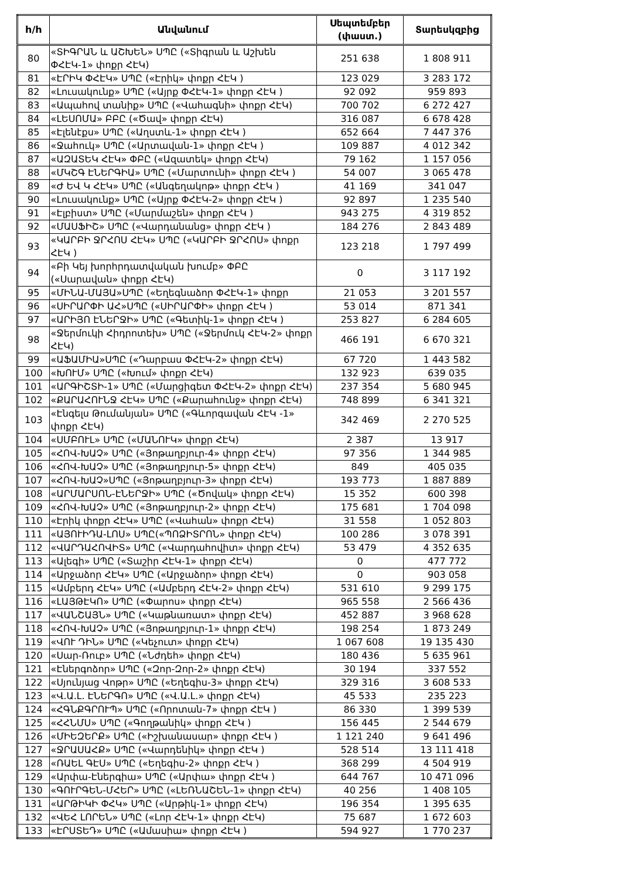| h/h | Անվանում | Սեպտեմբեր (փաստ.) | Տարեսկզբից |
| --- | --- | --- | --- |
| 80 | «ՏԻԳՐԱՆ և ԱՇԽԵՆ» ՍՊԸ («Տիգրան և Աշխեն ՓՀԷԿ-1» փոքր ՀԷԿ) | 251 638 | 1 808 911 |
| 81 | «ԷՐԻԿ ՓՀԷԿ» ՍՊԸ («Էրիկ» փոքր ՀԷԿ ) | 123 029 | 3 283 172 |
| 82 | «Լուսակունք» ՍՊԸ («Այրք ՓՀԷԿ-1» փոքր ՀԷԿ ) | 92 092 | 959 893 |
| 83 | «Ապահով տանիք» ՍՊԸ («Վահագնի» փոքր ՀԷԿ) | 700 702 | 6 272 427 |
| 84 | «ԼԵՍՈՄԱ» ԲԲԸ («Ծավ» փոքր ՀԷԿ) | 316 087 | 6 678 428 |
| 85 | «Էլենէքս» ՍՊԸ («Աղստև-1» փոքր ՀԷԿ ) | 652 664 | 7 447 376 |
| 86 | «Ջահուկ» ՍՊԸ («Արտավան-1» փոքր ՀԷԿ ) | 109 887 | 4 012 342 |
| 87 | «ԱԶԱՏԵԿ ՀԷԿ» ՓԲԸ («Ազատեկ» փոքր ՀԷԿ) | 79 162 | 1 157 056 |
| 88 | «ՄԿՇԳ ԷՆԵՐԳԻԱ» ՍՊԸ («Մարտունի» փոքր ՀԷԿ ) | 54 007 | 3 065 478 |
| 89 | «Ժ ԵՎ Կ ՀԷԿ» ՍՊԸ («Անգեղակոթ» փոքր ՀԷԿ ) | 41 169 | 341 047 |
| 90 | «Լուսակունք» ՍՊԸ («Այրք ՓՀԷԿ-2» փոքր ՀԷԿ ) | 92 897 | 1 235 540 |
| 91 | «Էլբիստ» ՍՊԸ («Մարմաշեն» փոքր ՀԷԿ ) | 943 275 | 4 319 852 |
| 92 | «ՄԱՍՖԻՇ» ՍՊԸ («Վարդանանց» փոքր ՀԷԿ ) | 184 276 | 2 843 489 |
| 93 | «ԿԱՐԲԻ ՋՐՀՈՍ ՀԷԿ» ՍՊԸ («ԿԱՐԲԻ ՋՐՀՈՍ» փոքր ՀԷԿ ) | 123 218 | 1 797 499 |
| 94 | «Բի Կեյ խորհրդատվական խումբ» ՓԲԸ («Սարավան» փոքր ՀԷԿ) | 0 | 3 117 192 |
| 95 | «ՄԻՆԱ-ՄԱՅԱ»ՍՊԸ («Եղեգնաձոր ՓՀԷԿ-1» փոքր | 21 053 | 3 201 557 |
| 96 | «ՍԻՐԱՐՓԻ ԱՀ»ՍՊԸ («ՍԻՐԱՐՓԻ» փոքր ՀԷԿ ) | 53 014 | 871 341 |
| 97 | «ԱՐԻՅՈ ԷՆԵՐՋԻ» ՍՊԸ («Գետիկ-1» փոքր ՀԷԿ ) | 253 827 | 6 284 605 |
| 98 | «Ջերմուկի Հիդրոտեխ» ՍՊԸ («Ջերմուկ ՀԷԿ-2» փոքր ՀԷԿ) | 466 191 | 6 670 321 |
| 99 | «ԱՖԱՄԻԱ»ՍՊԸ («Դարբաս ՓՀԷԿ-2» փոքր ՀԷԿ) | 67 720 | 1 443 582 |
| 100 | «ԽՈՒՄ» ՍՊԸ («Խում» փոքր ՀԷԿ) | 132 923 | 639 035 |
| 101 | «ԱՐԳԻՇՏԻ-1» ՍՊԸ («Մարցիգետ ՓՀԷԿ-2» փոքր ՀԷԿ) | 237 354 | 5 680 945 |
| 102 | «ՔԱՐԱՀՈՒՆՋ ՀԷԿ» ՍՊԸ («Քարահունջ» փոքր ՀԷԿ) | 748 899 | 6 341 321 |
| 103 | «Էնգելս Թումանյան» ՍՊԸ («Գևորգավան ՀԷԿ -1» փոքր ՀԷԿ) | 342 469 | 2 270 525 |
| 104 | «ՍՄԲՈՒԼ» ՍՊԸ («ՄԱՆՈՒԿ» փոքր ՀԷԿ) | 2 387 | 13 917 |
| 105 | «ՀՈՎ-ԽԱՉ» ՍՊԸ («Յոթաղբյուր-4» փոքր ՀԷԿ) | 97 356 | 1 344 985 |
| 106 | «ՀՈՎ-ԽԱՉ» ՍՊԸ («Յոթաղբյուր-5» փոքր ՀԷԿ) | 849 | 405 035 |
| 107 | «ՀՈՎ-ԽԱՉ»ՍՊԸ («Յոթաղբյուր-3» փոքր ՀԷԿ) | 193 773 | 1 887 889 |
| 108 | «ԱՐՄԱՐՍՈՆ-ԷՆԵՐՋԻ» ՍՊԸ («Ծովակ» փոքր ՀԷԿ) | 15 352 | 600 398 |
| 109 | «ՀՈՎ-ԽԱՉ» ՍՊԸ («Յոթաղբյուր-2» փոքր ՀԷԿ) | 175 681 | 1 704 098 |
| 110 | «Էրիկ փոքր ՀԷԿ» ՍՊԸ («Վահան» փոքր ՀԷԿ) | 31 558 | 1 052 803 |
| 111 | «ԱՅՈՒԻԴԱ-ԼՈՍ» ՍՊԸ(«ՊՈՁԻՏՐՈՆ» փոքր ՀԷԿ) | 100 286 | 3 078 391 |
| 112 | «ՎԱՐԴԱՀՈՎԻՏ» ՍՊԸ («Վարդահովիտ» փոքր ՀԷԿ) | 53 479 | 4 352 635 |
| 113 | «Ալեգի» ՍՊԸ («Տաշիր ՀԷԿ-1» փոքր ՀԷԿ) | 0 | 477 772 |
| 114 | «Արջաձոր ՀԷԿ» ՍՊԸ («Արջաձոր» փոքր ՀԷԿ) | 0 | 903 058 |
| 115 | «Ամբերդ ՀԷԿ» ՍՊԸ («Ամբերդ ՀԷԿ-2» փոքր ՀԷԿ) | 531 610 | 9 299 175 |
| 116 | «ԼԱՅԹԷԿՈ» ՍՊԸ («Փարոս» փոքր ՀԷԿ) | 965 558 | 2 566 436 |
| 117 | «ՎԱՆՇԱՅՆ» ՍՊԸ («Կաթնառատ» փոքր ՀԷԿ) | 452 887 | 3 968 628 |
| 118 | «ՀՈՎ-ԽԱՉ» ՍՊԸ («Յոթաղբյուր-1» փոքր ՀԷԿ) | 198 254 | 1 873 249 |
| 119 | «ՎՈՒ ԴԻՆ» ՍՊԸ («Կեչուտ» փոքր ՀԷԿ) | 1 067 608 | 19 135 430 |
| 120 | «Սար-Ռուբ» ՍՊԸ («Նժդեհ» փոքր ՀԷԿ) | 180 436 | 5 635 961 |
| 121 | «Էներգոձոր» ՍՊԸ («Զոր-Զոր-2» փոքր ՀԷԿ) | 30 194 | 337 552 |
| 122 | «Սյունյաց Վոթր» ՍՊԸ («Եղեգիս-3» փոքր ՀԷԿ) | 329 316 | 3 608 533 |
| 123 | «Վ.Ա.Լ. ԷՆԵՐԳՈ» ՍՊԸ («Վ.Ա.Լ.» փոքր ՀԷԿ) | 45 533 | 235 223 |
| 124 | «ՀԳՆՔԳՐՈՒՊ» ՍՊԸ («Որոտան-7» փոքր ՀԷԿ ) | 86 330 | 1 399 539 |
| 125 | «ՀՀՆՄՍ» ՍՊԸ («Գողթանիկ» փոքր ՀԷԿ ) | 156 445 | 2 544 679 |
| 126 | «ՄԻԵԶԵՐՔ» ՍՊԸ («Իշխանասար» փոքր ՀԷԿ ) | 1 121 240 | 9 641 496 |
| 127 | «ՋՐԱՍԱՀՔ» ՍՊԸ («Վարդենիկ» փոքր ՀԷԿ ) | 528 514 | 13 111 418 |
| 128 | «ՌԱԵԼ ԳԷՍ» ՍՊԸ («Եղեգիս-2» փոքր ՀԷԿ ) | 368 299 | 4 504 919 |
| 129 | «Արփա-Էներգիա» ՍՊԸ («Արփա» փոքր ՀԷԿ ) | 644 767 | 10 471 096 |
| 130 | «ԳՈՒՐԳԵՆ-ՄՀԵՐ» ՍՊԸ («ԼԵՌՆԱՇԵՆ-1» փոքր ՀԷԿ) | 40 256 | 1 408 105 |
| 131 | «ԱՐԹԻԿԻ ՓՀԿ» ՍՊԸ («Արթիկ-1» փոքր ՀԷԿ) | 196 354 | 1 395 635 |
| 132 | «ՎԵՀ ԼՈՐԵՆ» ՍՊԸ («Լոր ՀԷԿ-1» փոքր ՀԷԿ) | 75 687 | 1 672 603 |
| 133 | «ԷՐՍՏԵԴ» ՍՊԸ («Ամասիա» փոքր ՀԷԿ ) | 594 927 | 1 770 237 |